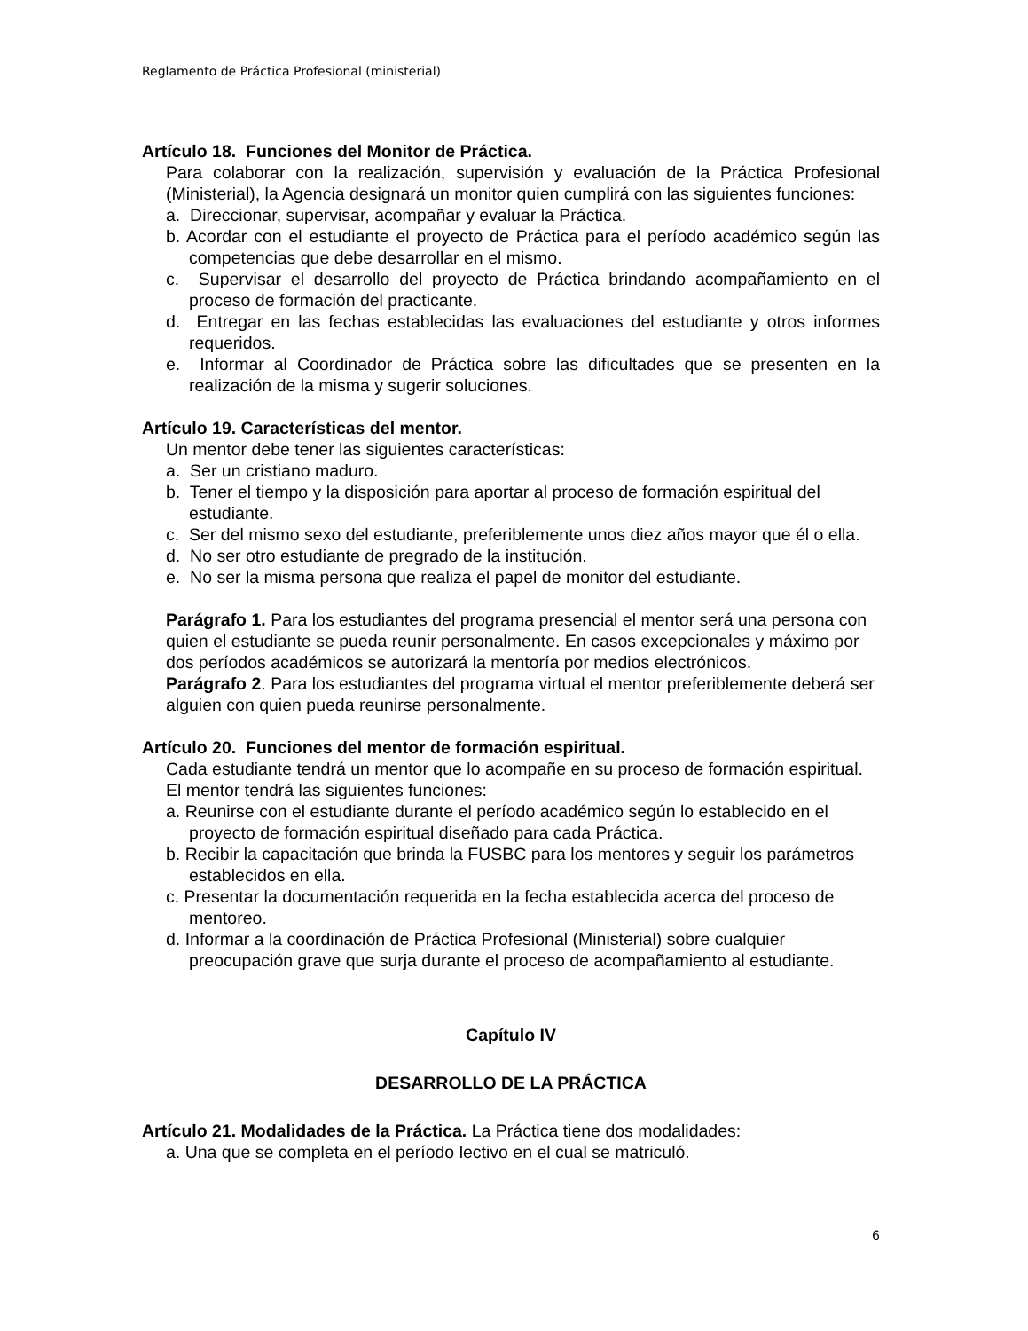Reglamento de Práctica Profesional (ministerial)
Artículo 18. Funciones del Monitor de Práctica.
Para colaborar con la realización, supervisión y evaluación de la Práctica Profesional (Ministerial), la Agencia designará un monitor quien cumplirá con las siguientes funciones:
a. Direccionar, supervisar, acompañar y evaluar la Práctica.
b. Acordar con el estudiante el proyecto de Práctica para el período académico según las competencias que debe desarrollar en el mismo.
c. Supervisar el desarrollo del proyecto de Práctica brindando acompañamiento en el proceso de formación del practicante.
d. Entregar en las fechas establecidas las evaluaciones del estudiante y otros informes requeridos.
e. Informar al Coordinador de Práctica sobre las dificultades que se presenten en la realización de la misma y sugerir soluciones.
Artículo 19. Características del mentor.
Un mentor debe tener las siguientes características:
a. Ser un cristiano maduro.
b. Tener el tiempo y la disposición para aportar al proceso de formación espiritual del estudiante.
c. Ser del mismo sexo del estudiante, preferiblemente unos diez años mayor que él o ella.
d. No ser otro estudiante de pregrado de la institución.
e. No ser la misma persona que realiza el papel de monitor del estudiante.
Parágrafo 1. Para los estudiantes del programa presencial el mentor será una persona con quien el estudiante se pueda reunir personalmente. En casos excepcionales y máximo por dos períodos académicos se autorizará la mentoría por medios electrónicos.
Parágrafo 2. Para los estudiantes del programa virtual el mentor preferiblemente deberá ser alguien con quien pueda reunirse personalmente.
Artículo 20. Funciones del mentor de formación espiritual.
Cada estudiante tendrá un mentor que lo acompañe en su proceso de formación espiritual. El mentor tendrá las siguientes funciones:
a. Reunirse con el estudiante durante el período académico según lo establecido en el proyecto de formación espiritual diseñado para cada Práctica.
b. Recibir la capacitación que brinda la FUSBC para los mentores y seguir los parámetros establecidos en ella.
c. Presentar la documentación requerida en la fecha establecida acerca del proceso de mentoreo.
d. Informar a la coordinación de Práctica Profesional (Ministerial) sobre cualquier preocupación grave que surja durante el proceso de acompañamiento al estudiante.
Capítulo IV
DESARROLLO DE LA PRÁCTICA
Artículo 21. Modalidades de la Práctica. La Práctica tiene dos modalidades:
a. Una que se completa en el período lectivo en el cual se matriculó.
6